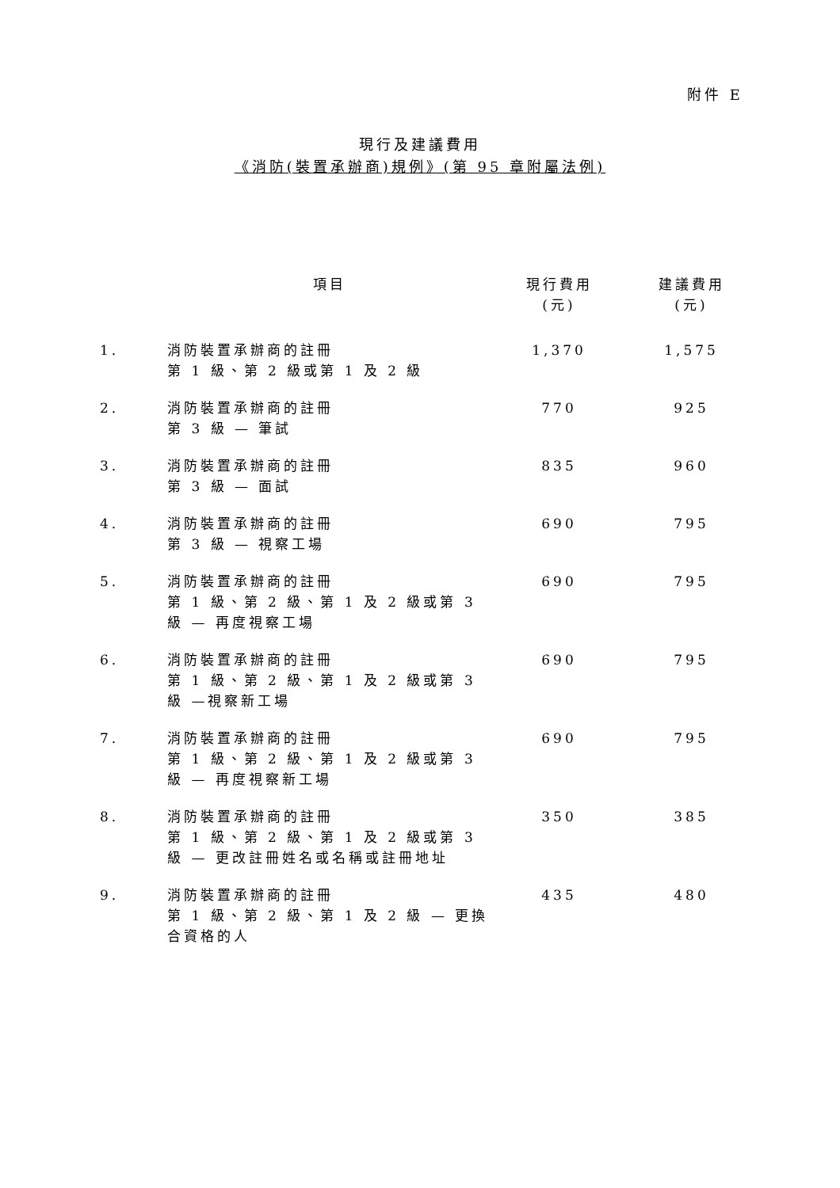附件 E
現行及建議費用
《消防(裝置承辦商)規例》(第 95 章附屬法例)
| | 項目 | 現行費用 (元) | 建議費用 (元) |
| --- | --- | --- | --- |
| 1. | 消防裝置承辦商的註冊 第 1 級、第 2 級或第 1 及 2 級 | 1,370 | 1,575 |
| 2. | 消防裝置承辦商的註冊 第 3 級 — 筆試 | 770 | 925 |
| 3. | 消防裝置承辦商的註冊 第 3 級 — 面試 | 835 | 960 |
| 4. | 消防裝置承辦商的註冊 第 3 級 — 視察工場 | 690 | 795 |
| 5. | 消防裝置承辦商的註冊 第 1 級、第 2 級、第 1 及 2 級或第 3 級 — 再度視察工場 | 690 | 795 |
| 6. | 消防裝置承辦商的註冊 第 1 級、第 2 級、第 1 及 2 級或第 3 級 —視察新工場 | 690 | 795 |
| 7. | 消防裝置承辦商的註冊 第 1 級、第 2 級、第 1 及 2 級或第 3 級 — 再度視察新工場 | 690 | 795 |
| 8. | 消防裝置承辦商的註冊 第 1 級、第 2 級、第 1 及 2 級或第 3 級 — 更改註冊姓名或名稱或註冊地址 | 350 | 385 |
| 9. | 消防裝置承辦商的註冊 第 1 級、第 2 級、第 1 及 2 級 — 更換合資格的人 | 435 | 480 |